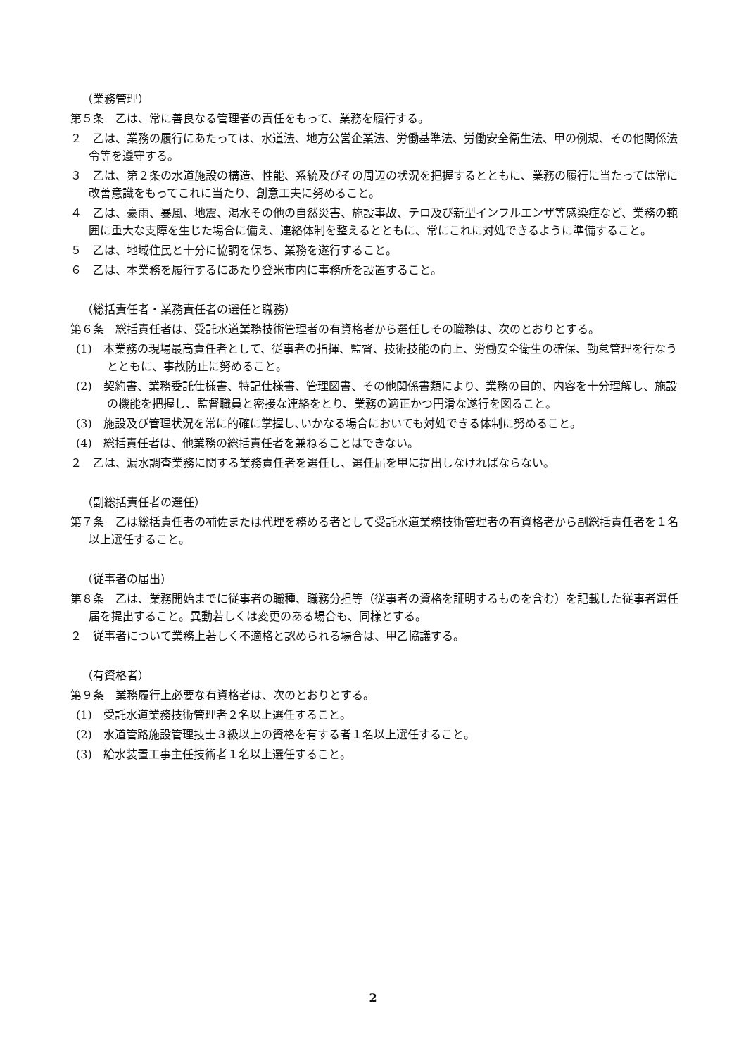（業務管理）
第５条　乙は、常に善良なる管理者の責任をもって、業務を履行する。
２　乙は、業務の履行にあたっては、水道法、地方公営企業法、労働基準法、労働安全衛生法、甲の例規、その他関係法令等を遵守する。
３　乙は、第２条の水道施設の構造、性能、系統及びその周辺の状況を把握するとともに、業務の履行に当たっては常に改善意識をもってこれに当たり、創意工夫に努めること。
４　乙は、豪雨、暴風、地震、渇水その他の自然災害、施設事故、テロ及び新型インフルエンザ等感染症など、業務の範囲に重大な支障を生じた場合に備え、連絡体制を整えるとともに、常にこれに対処できるように準備すること。
５　乙は、地域住民と十分に協調を保ち、業務を遂行すること。
６　乙は、本業務を履行するにあたり登米市内に事務所を設置すること。
（総括責任者・業務責任者の選任と職務）
第６条　総括責任者は、受託水道業務技術管理者の有資格者から選任しその職務は、次のとおりとする。
(1)　本業務の現場最高責任者として、従事者の指揮、監督、技術技能の向上、労働安全衛生の確保、勤怠管理を行なうとともに、事故防止に努めること。
(2)　契約書、業務委託仕様書、特記仕様書、管理図書、その他関係書類により、業務の目的、内容を十分理解し、施設の機能を把握し、監督職員と密接な連絡をとり、業務の適正かつ円滑な遂行を図ること。
(3)　施設及び管理状況を常に的確に掌握し､いかなる場合においても対処できる体制に努めること。
(4)　総括責任者は、他業務の総括責任者を兼ねることはできない。
２　乙は、漏水調査業務に関する業務責任者を選任し、選任届を甲に提出しなければならない。
（副総括責任者の選任）
第７条　乙は総括責任者の補佐または代理を務める者として受託水道業務技術管理者の有資格者から副総括責任者を１名以上選任すること。
（従事者の届出）
第８条　乙は、業務開始までに従事者の職種、職務分担等（従事者の資格を証明するものを含む）を記載した従事者選任届を提出すること。異動若しくは変更のある場合も、同様とする。
２　従事者について業務上著しく不適格と認められる場合は、甲乙協議する。
（有資格者）
第９条　業務履行上必要な有資格者は、次のとおりとする。
(1)　受託水道業務技術管理者２名以上選任すること。
(2)　水道管路施設管理技士３級以上の資格を有する者１名以上選任すること。
(3)　給水装置工事主任技術者１名以上選任すること。
2